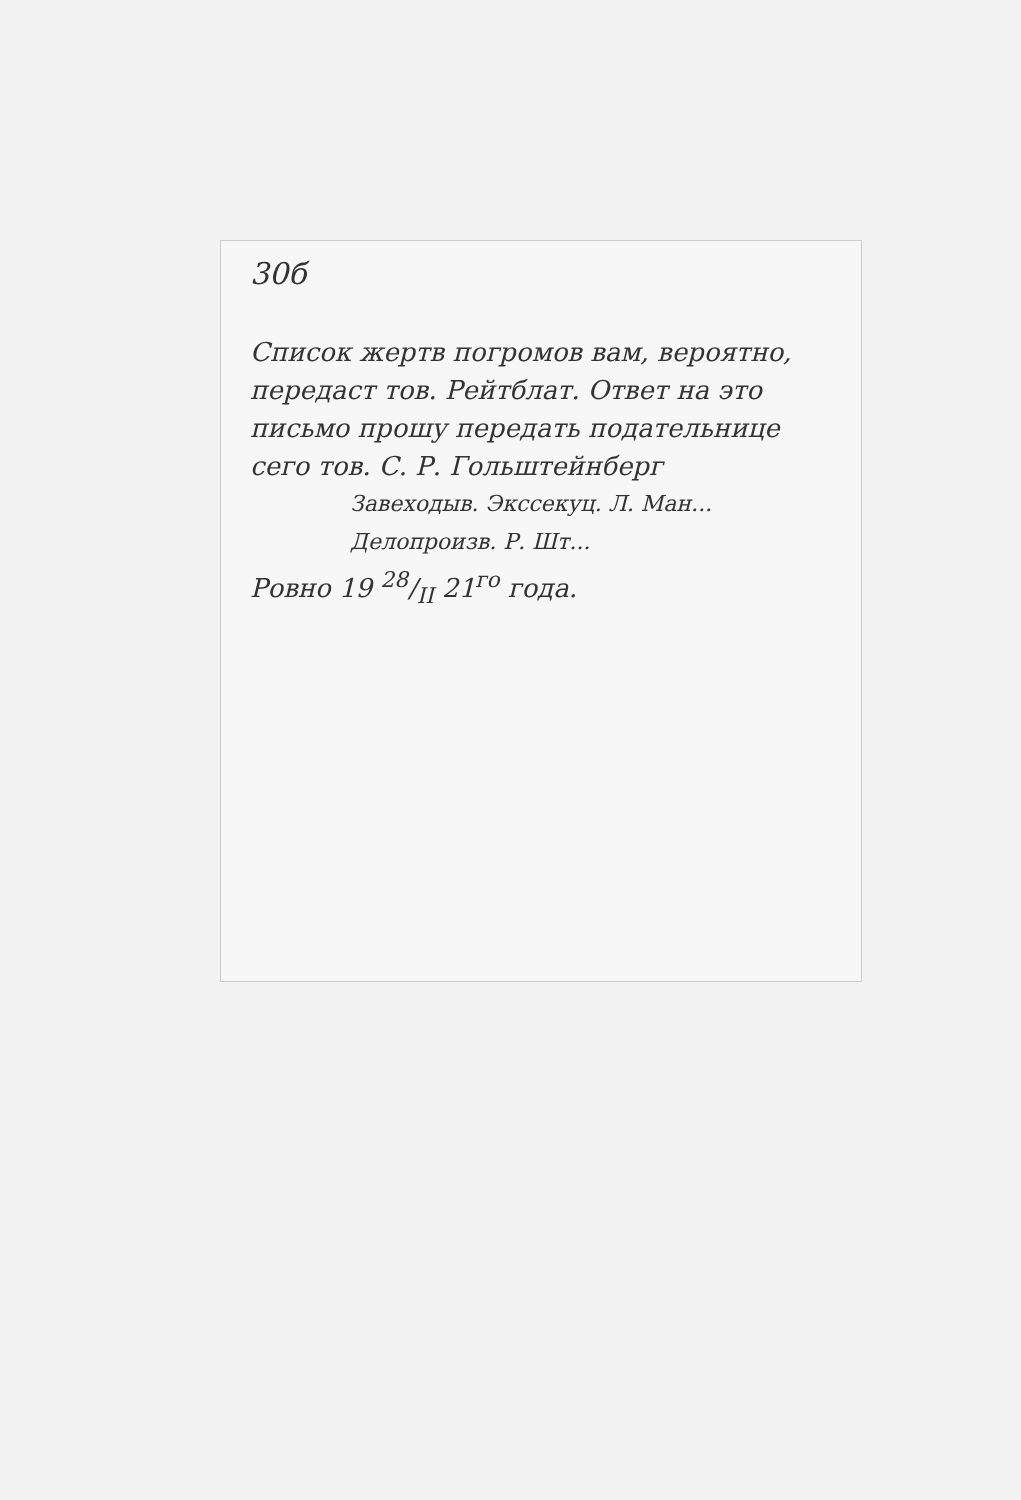30б
Список жертв погромов вам, вероятно, передаст тов. Рейтблат. Ответ на это письмо прошу передать подательнице сего тов. С. Р. Гольштейнберг
Завеходыв. Экссекуц. Л. Ман...
Делопроизв. Р. Шт...
Ровно 19 28/II 21<sup>го</sup> года.